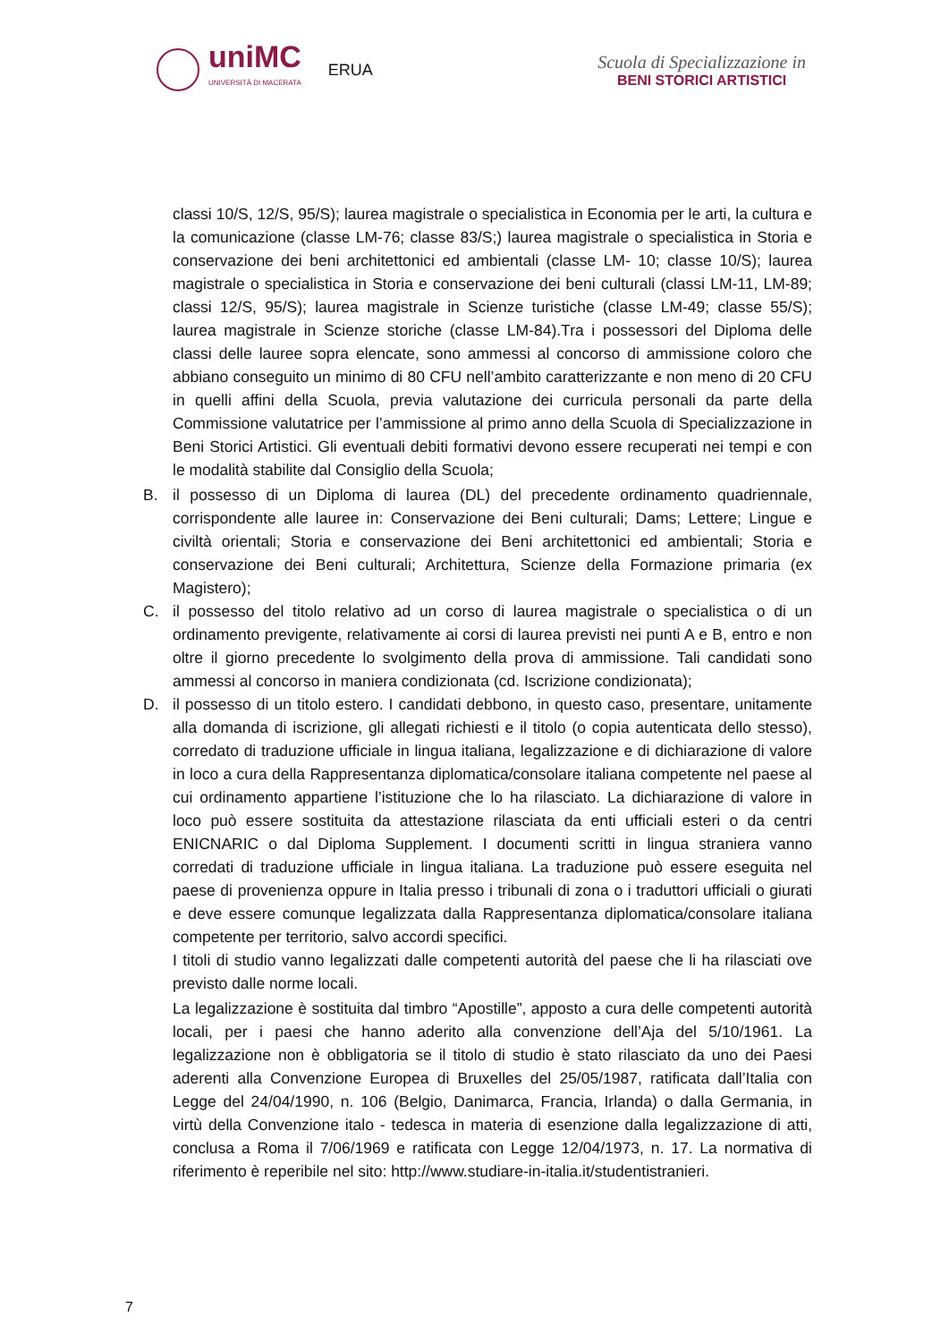uniMC
UNIVERSITÀ DI MACERATA
ERUA
Scuola di Specializzazione in
BENI STORICI ARTISTICI
classi 10/S, 12/S, 95/S); laurea magistrale o specialistica in Economia per le arti, la cultura e la comunicazione (classe LM-76; classe 83/S;) laurea magistrale o specialistica in Storia e conservazione dei beni architettonici ed ambientali (classe LM- 10; classe 10/S); laurea magistrale o specialistica in Storia e conservazione dei beni culturali (classi LM-11, LM-89; classi 12/S, 95/S); laurea magistrale in Scienze turistiche (classe LM-49; classe 55/S); laurea magistrale in Scienze storiche (classe LM-84).Tra i possessori del Diploma delle classi delle lauree sopra elencate, sono ammessi al concorso di ammissione coloro che abbiano conseguito un minimo di 80 CFU nell’ambito caratterizzante e non meno di 20 CFU in quelli affini della Scuola, previa valutazione dei curricula personali da parte della Commissione valutatrice per l’ammissione al primo anno della Scuola di Specializzazione in Beni Storici Artistici. Gli eventuali debiti formativi devono essere recuperati nei tempi e con le modalità stabilite dal Consiglio della Scuola;
B. il possesso di un Diploma di laurea (DL) del precedente ordinamento quadriennale, corrispondente alle lauree in: Conservazione dei Beni culturali; Dams; Lettere; Lingue e civiltà orientali; Storia e conservazione dei Beni architettonici ed ambientali; Storia e conservazione dei Beni culturali; Architettura, Scienze della Formazione primaria (ex Magistero);
C. il possesso del titolo relativo ad un corso di laurea magistrale o specialistica o di un ordinamento previgente, relativamente ai corsi di laurea previsti nei punti A e B, entro e non oltre il giorno precedente lo svolgimento della prova di ammissione. Tali candidati sono ammessi al concorso in maniera condizionata (cd. Iscrizione condizionata);
D. il possesso di un titolo estero. I candidati debbono, in questo caso, presentare, unitamente alla domanda di iscrizione, gli allegati richiesti e il titolo (o copia autenticata dello stesso), corredato di traduzione ufficiale in lingua italiana, legalizzazione e di dichiarazione di valore in loco a cura della Rappresentanza diplomatica/consolare italiana competente nel paese al cui ordinamento appartiene l’istituzione che lo ha rilasciato. La dichiarazione di valore in loco può essere sostituita da attestazione rilasciata da enti ufficiali esteri o da centri ENICNARIC o dal Diploma Supplement. I documenti scritti in lingua straniera vanno corredati di traduzione ufficiale in lingua italiana. La traduzione può essere eseguita nel paese di provenienza oppure in Italia presso i tribunali di zona o i traduttori ufficiali o giurati e deve essere comunque legalizzata dalla Rappresentanza diplomatica/consolare italiana competente per territorio, salvo accordi specifici.
I titoli di studio vanno legalizzati dalle competenti autorità del paese che li ha rilasciati ove previsto dalle norme locali.
La legalizzazione è sostituita dal timbro “Apostille”, apposto a cura delle competenti autorità locali, per i paesi che hanno aderito alla convenzione dell’Aja del 5/10/1961. La legalizzazione non è obbligatoria se il titolo di studio è stato rilasciato da uno dei Paesi aderenti alla Convenzione Europea di Bruxelles del 25/05/1987, ratificata dall’Italia con Legge del 24/04/1990, n. 106 (Belgio, Danimarca, Francia, Irlanda) o dalla Germania, in virtù della Convenzione italo - tedesca in materia di esenzione dalla legalizzazione di atti, conclusa a Roma il 7/06/1969 e ratificata con Legge 12/04/1973, n. 17. La normativa di riferimento è reperibile nel sito: http://www.studiare-in-italia.it/studentistranieri.
7